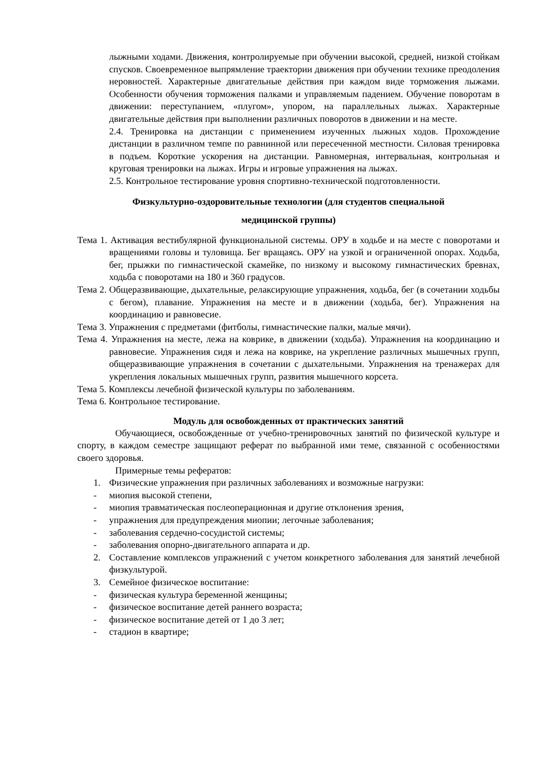лыжными ходами. Движения, контролируемые при обучении высокой, средней, низкой стойкам спусков. Своевременное выпрямление траектории движения при обучении технике преодоления неровностей. Характерные двигательные действия при каждом виде торможения лыжами. Особенности обучения торможения палками и управляемым падением. Обучение поворотам в движении: переступанием, «плугом», упором, на параллельных лыжах. Характерные двигательные действия при выполнении различных поворотов в движении и на месте.
2.4. Тренировка на дистанции с применением изученных лыжных ходов. Прохождение дистанции в различном темпе по равнинной или пересеченной местности. Силовая тренировка в подъем. Короткие ускорения на дистанции. Равномерная, интервальная, контрольная и круговая тренировки на лыжах. Игры и игровые упражнения на лыжах.
2.5. Контрольное тестирование уровня спортивно-технической подготовленности.
Физкультурно-оздоровительные технологии (для студентов специальной
медицинской группы)
Тема 1. Активация вестибулярной функциональной системы. ОРУ в ходьбе и на месте с поворотами и вращениями головы и туловища. Бег вращаясь. ОРУ на узкой и ограниченной опорах. Ходьба, бег, прыжки по гимнастической скамейке, по низкому и высокому гимнастических бревнах, ходьба с поворотами на 180 и 360 градусов.
Тема 2. Общеразвивающие, дыхательные, релаксирующие упражнения, ходьба, бег (в сочетании ходьбы с бегом), плавание. Упражнения на месте и в движении (ходьба, бег). Упражнения на координацию и равновесие.
Тема 3. Упражнения с предметами (фитболы, гимнастические палки, малые мячи).
Тема 4. Упражнения на месте, лежа на коврике, в движении (ходьба). Упражнения на координацию и равновесие. Упражнения сидя и лежа на коврике, на укрепление различных мышечных групп, общеразвивающие упражнения в сочетании с дыхательными. Упражнения на тренажерах для укрепления локальных мышечных групп, развития мышечного корсета.
Тема 5. Комплексы лечебной физической культуры по заболеваниям.
Тема 6. Контрольное тестирование.
Модуль для освобожденных от практических занятий
Обучающиеся, освобожденные от учебно-тренировочных занятий по физической культуре и спорту, в каждом семестре защищают реферат по выбранной ими теме, связанной с особенностями своего здоровья.
Примерные темы рефератов:
1. Физические упражнения при различных заболеваниях и возможные нагрузки:
- миопия высокой степени,
- миопия травматическая послеоперационная и другие отклонения зрения,
- упражнения для предупреждения миопии; легочные заболевания;
- заболевания сердечно-сосудистой системы;
- заболевания опорно-двигательного аппарата и др.
2. Составление комплексов упражнений с учетом конкретного заболевания для занятий лечебной физкультурой.
3. Семейное физическое воспитание:
- физическая культура беременной женщины;
- физическое воспитание детей раннего возраста;
- физическое воспитание детей от 1 до 3 лет;
- стадион в квартире;